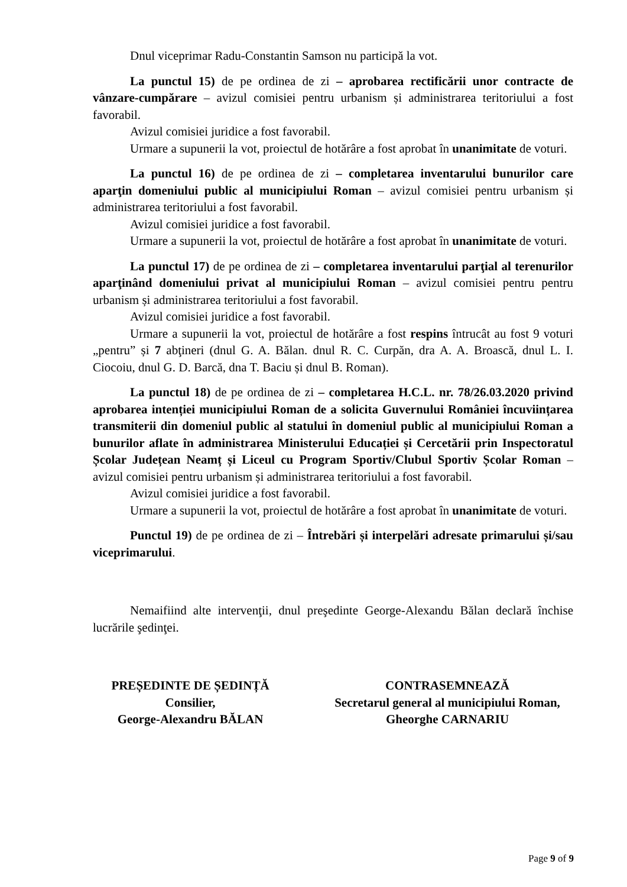Dnul viceprimar Radu-Constantin Samson nu participă la vot.
La punctul 15) de pe ordinea de zi – aprobarea rectificării unor contracte de vânzare-cumpărare – avizul comisiei pentru urbanism și administrarea teritoriului a fost favorabil.
Avizul comisiei juridice a fost favorabil.
Urmare a supunerii la vot, proiectul de hotărâre a fost aprobat în unanimitate de voturi.
La punctul 16) de pe ordinea de zi – completarea inventarului bunurilor care aparţin domeniului public al municipiului Roman – avizul comisiei pentru urbanism și administrarea teritoriului a fost favorabil.
Avizul comisiei juridice a fost favorabil.
Urmare a supunerii la vot, proiectul de hotărâre a fost aprobat în unanimitate de voturi.
La punctul 17) de pe ordinea de zi – completarea inventarului parţial al terenurilor aparţinând domeniului privat al municipiului Roman – avizul comisiei pentru pentru urbanism și administrarea teritoriului a fost favorabil.
Avizul comisiei juridice a fost favorabil.
Urmare a supunerii la vot, proiectul de hotărâre a fost respins întrucât au fost 9 voturi „pentru” și 7 abţineri (dnul G. A. Bălan. dnul R. C. Curpăn, dra A. A. Broască, dnul L. I. Ciocoiu, dnul G. D. Barcă, dna T. Baciu și dnul B. Roman).
La punctul 18) de pe ordinea de zi – completarea H.C.L. nr. 78/26.03.2020 privind aprobarea intenției municipiului Roman de a solicita Guvernului României încuviințarea transmiterii din domeniul public al statului în domeniul public al municipiului Roman a bunurilor aflate în administrarea Ministerului Educației și Cercetării prin Inspectoratul Școlar Județean Neamț și Liceul cu Program Sportiv/Clubul Sportiv Școlar Roman – avizul comisiei pentru urbanism și administrarea teritoriului a fost favorabil.
Avizul comisiei juridice a fost favorabil.
Urmare a supunerii la vot, proiectul de hotărâre a fost aprobat în unanimitate de voturi.
Punctul 19) de pe ordinea de zi – Întrebări și interpelări adresate primarului și/sau viceprimarului.
Nemaifiind alte intervenţii, dnul preşedinte George-Alexandu Bălan declară închise lucrările şedinţei.
PREȘEDINTE DE ȘEDINȚĂ
Consilier,
George-Alexandru BĂLAN
CONTRASEMNEAZĂ
Secretarul general al municipiului Roman,
Gheorghe CARNARIU
Page 9 of 9